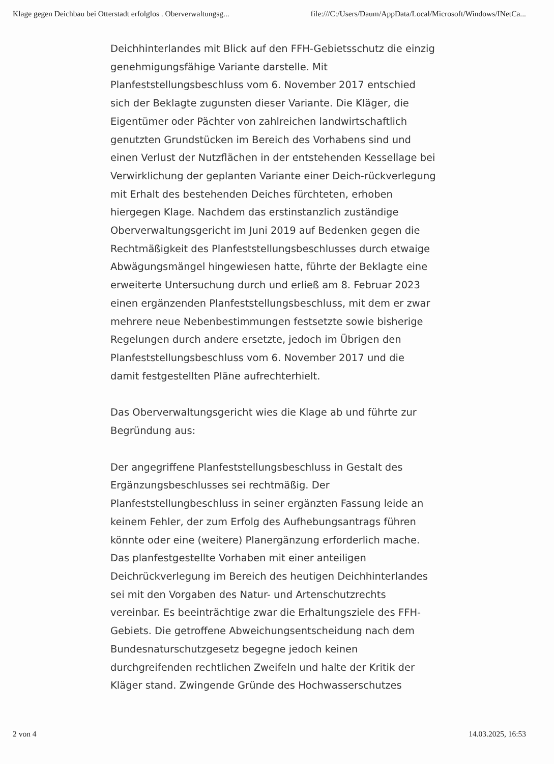Klage gegen Deichbau bei Otterstadt erfolglos . Oberverwaltungsg... file:///C:/Users/Daum/AppData/Local/Microsoft/Windows/INetCa...
Deichhinterlandes mit Blick auf den FFH-Gebietsschutz die einzig genehmigungsfähige Variante darstelle. Mit Planfeststellungsbeschluss vom 6. November 2017 entschied sich der Beklagte zugunsten dieser Variante. Die Kläger, die Eigentümer oder Pächter von zahlreichen landwirtschaftlich genutzten Grundstücken im Bereich des Vorhabens sind und einen Verlust der Nutzflächen in der entstehenden Kessellage bei Verwirklichung der geplanten Variante einer Deich-rückverlegung mit Erhalt des bestehenden Deiches fürchteten, erhoben hiergegen Klage. Nachdem das erstinstanzlich zuständige Oberverwaltungsgericht im Juni 2019 auf Bedenken gegen die Rechtmäßigkeit des Planfeststellungsbeschlusses durch etwaige Abwägungsmängel hingewiesen hatte, führte der Beklagte eine erweiterte Untersuchung durch und erließ am 8. Februar 2023 einen ergänzenden Planfeststellungsbeschluss, mit dem er zwar mehrere neue Nebenbestimmungen festsetzte sowie bisherige Regelungen durch andere ersetzte, jedoch im Übrigen den Planfeststellungsbeschluss vom 6. November 2017 und die damit festgestellten Pläne aufrechterhielt.
Das Oberverwaltungsgericht wies die Klage ab und führte zur Begründung aus:
Der angegriffene Planfeststellungsbeschluss in Gestalt des Ergänzungsbeschlusses sei rechtmäßig. Der Planfeststellungbeschluss in seiner ergänzten Fassung leide an keinem Fehler, der zum Erfolg des Aufhebungsantrags führen könnte oder eine (weitere) Planergänzung erforderlich mache. Das planfestgestellte Vorhaben mit einer anteiligen Deichrückverlegung im Bereich des heutigen Deichhinterlandes sei mit den Vorgaben des Natur- und Artenschutzrechts vereinbar. Es beeinträchtige zwar die Erhaltungsziele des FFH-Gebiets. Die getroffene Abweichungsentscheidung nach dem Bundesnaturschutzgesetz begegne jedoch keinen durchgreifenden rechtlichen Zweifeln und halte der Kritik der Kläger stand. Zwingende Gründe des Hochwasserschutzes
2 von 4 14.03.2025, 16:53